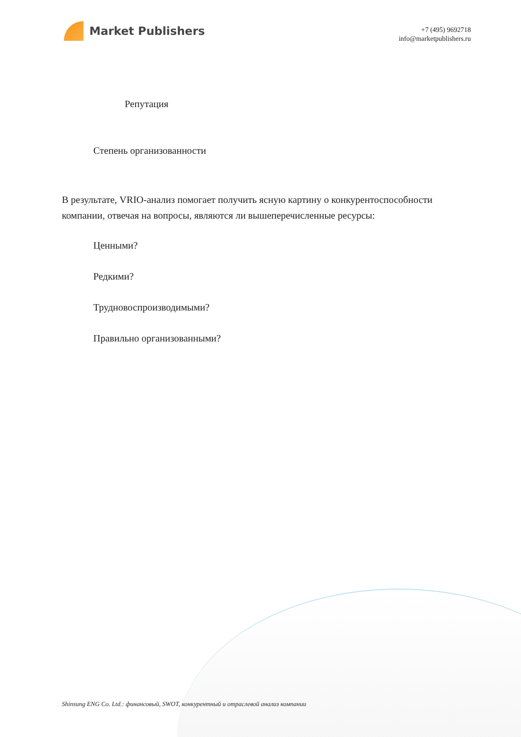Market Publishers
+7 (495) 9692718
info@marketpublishers.ru
Репутация
Степень организованности
В результате, VRIO-анализ помогает получить ясную картину о конкурентоспособности компании, отвечая на вопросы, являются ли вышеперечисленные ресурсы:
Ценными?
Редкими?
Трудновоспроизводимыми?
Правильно организованными?
Shinsung ENG Co. Ltd.: финансовый, SWOT, конкурентный и отраслевой анализ компании